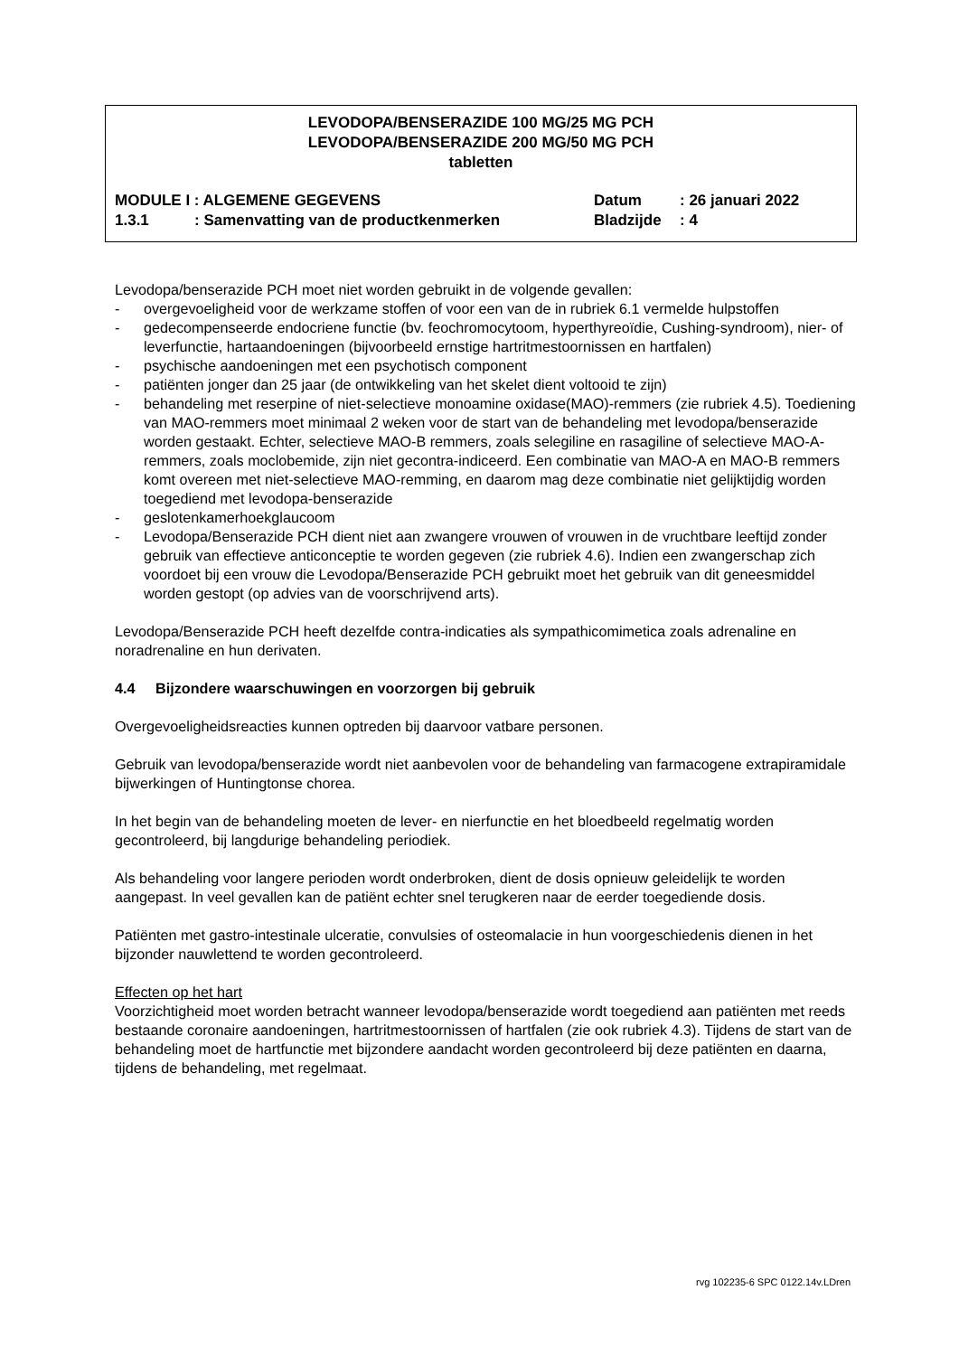LEVODOPA/BENSERAZIDE 100 MG/25 MG PCH
LEVODOPA/BENSERAZIDE 200 MG/50 MG PCH
tabletten
| MODULE I : ALGEMENE GEGEVENS | | Datum | : 26 januari 2022 |
| 1.3.1 | : Samenvatting van de productkenmerken | Bladzijde | : 4 |
Levodopa/benserazide PCH moet niet worden gebruikt in de volgende gevallen:
- overgevoeligheid voor de werkzame stoffen of voor een van de in rubriek 6.1 vermelde hulpstoffen
- gedecompenseerde endocriene functie (bv. feochromocytoom, hyperthyreoïdie, Cushing-syndroom), nier- of leverfunctie, hartaandoeningen (bijvoorbeeld ernstige hartritmestoornissen en hartfalen)
- psychische aandoeningen met een psychotisch component
- patiënten jonger dan 25 jaar (de ontwikkeling van het skelet dient voltooid te zijn)
- behandeling met reserpine of niet-selectieve monoamine oxidase(MAO)-remmers (zie rubriek 4.5). Toediening van MAO-remmers moet minimaal 2 weken voor de start van de behandeling met levodopa/benserazide worden gestaakt. Echter, selectieve MAO-B remmers, zoals selegiline en rasagiline of selectieve MAO-A-remmers, zoals moclobemide, zijn niet gecontra-indiceerd. Een combinatie van MAO-A en MAO-B remmers komt overeen met niet-selectieve MAO-remming, en daarom mag deze combinatie niet gelijktijdig worden toegediend met levodopa-benserazide
- geslotenkamerhoekglaucoom
- Levodopa/Benserazide PCH dient niet aan zwangere vrouwen of vrouwen in de vruchtbare leeftijd zonder gebruik van effectieve anticonceptie te worden gegeven (zie rubriek 4.6). Indien een zwangerschap zich voordoet bij een vrouw die Levodopa/Benserazide PCH gebruikt moet het gebruik van dit geneesmiddel worden gestopt (op advies van de voorschrijvend arts).
Levodopa/Benserazide PCH heeft dezelfde contra-indicaties als sympathicomimetica zoals adrenaline en noradrenaline en hun derivaten.
4.4 Bijzondere waarschuwingen en voorzorgen bij gebruik
Overgevoeligheidsreacties kunnen optreden bij daarvoor vatbare personen.
Gebruik van levodopa/benserazide wordt niet aanbevolen voor de behandeling van farmacogene extrapiramidale bijwerkingen of Huntingtonse chorea.
In het begin van de behandeling moeten de lever- en nierfunctie en het bloedbeeld regelmatig worden gecontroleerd, bij langdurige behandeling periodiek.
Als behandeling voor langere perioden wordt onderbroken, dient de dosis opnieuw geleidelijk te worden aangepast. In veel gevallen kan de patiënt echter snel terugkeren naar de eerder toegediende dosis.
Patiënten met gastro-intestinale ulceratie, convulsies of osteomalacie in hun voorgeschiedenis dienen in het bijzonder nauwlettend te worden gecontroleerd.
Effecten op het hart
Voorzichtigheid moet worden betracht wanneer levodopa/benserazide wordt toegediend aan patiënten met reeds bestaande coronaire aandoeningen, hartritmestoornissen of hartfalen (zie ook rubriek 4.3). Tijdens de start van de behandeling moet de hartfunctie met bijzondere aandacht worden gecontroleerd bij deze patiënten en daarna, tijdens de behandeling, met regelmaat.
rvg 102235-6 SPC 0122.14v.LDren